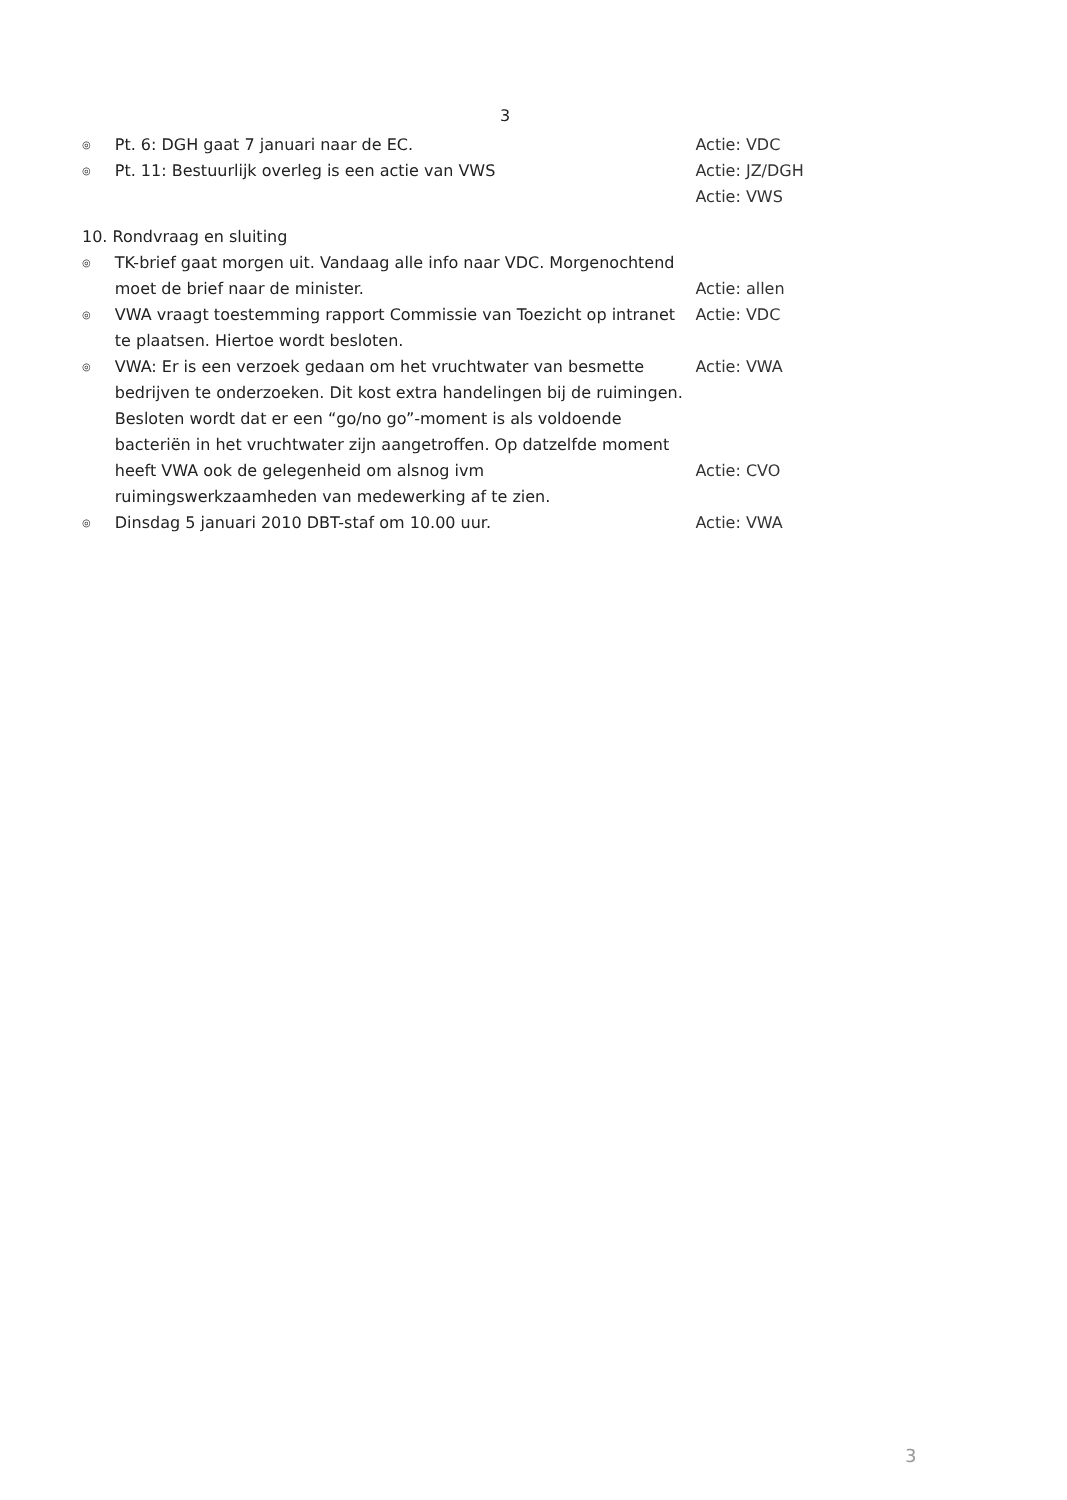3
◎
Pt. 6: DGH gaat 7 januari naar de EC. Actie: VDC
◎
Pt. 11: Bestuurlijk overleg is een actie van VWS Actie: JZ/DGH
Actie: VWS
10. Rondvraag en sluiting
◎
TK-brief gaat morgen uit. Vandaag alle info naar VDC. Morgenochtend moet de brief naar de minister.
Actie: allen
◎
VWA vraagt toestemming rapport Commissie van Toezicht op intranet te plaatsen. Hiertoe wordt besloten.
Actie: VDC
◎
VWA: Er is een verzoek gedaan om het vruchtwater van besmette bedrijven te onderzoeken. Dit kost extra handelingen bij de ruimingen. Besloten wordt dat er een “go/no go”-moment is als voldoende bacteriën in het vruchtwater zijn aangetroffen. Op datzelfde moment heeft VWA ook de gelegenheid om alsnog ivm ruimingswerkzaamheden van medewerking af te zien.
Actie: VWA
Actie: CVO
◎
Dinsdag 5 januari 2010 DBT-staf om 10.00 uur. Actie: VWA
3